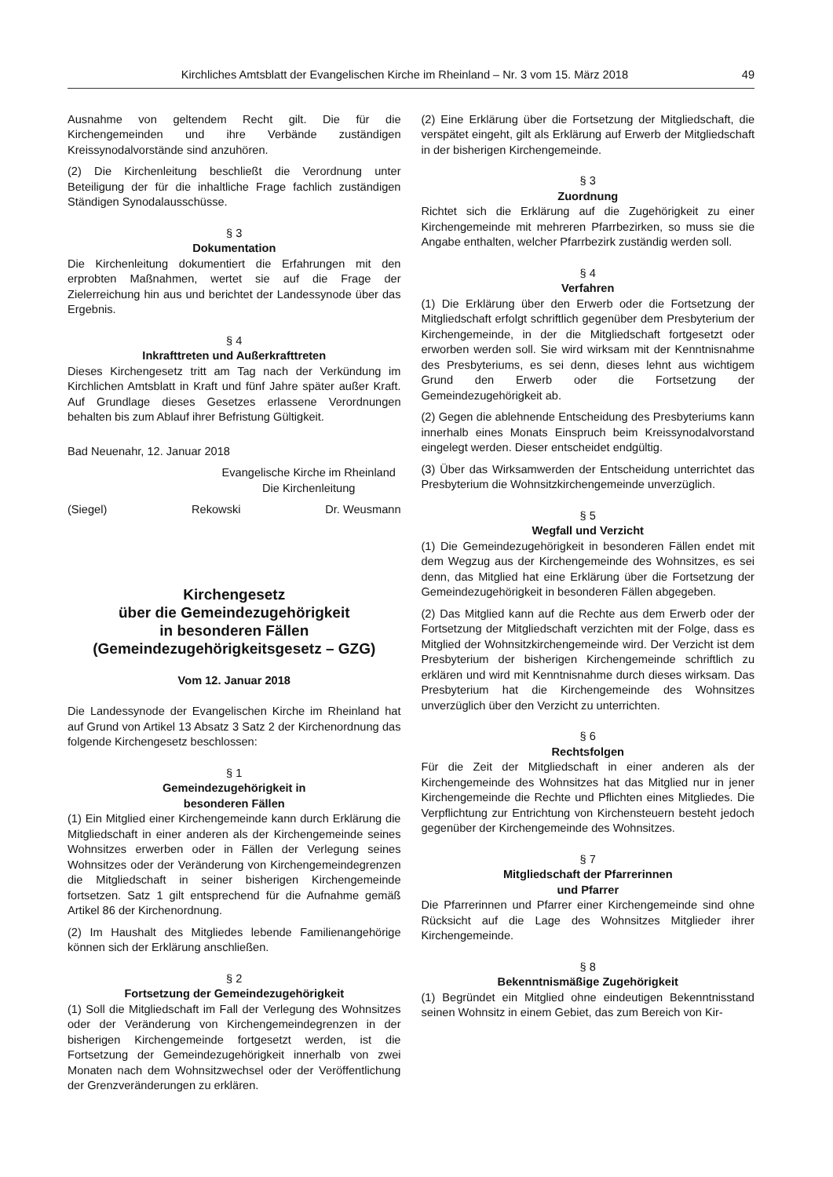Kirchliches Amtsblatt der Evangelischen Kirche im Rheinland – Nr. 3 vom 15. März 2018 49
Ausnahme von geltendem Recht gilt. Die für die Kirchengemeinden und ihre Verbände zuständigen Kreissynodalvorstände sind anzuhören.
(2) Die Kirchenleitung beschließt die Verordnung unter Beteiligung der für die inhaltliche Frage fachlich zuständigen Ständigen Synodalausschüsse.
§ 3
Dokumentation
Die Kirchenleitung dokumentiert die Erfahrungen mit den erprobten Maßnahmen, wertet sie auf die Frage der Zielerreichung hin aus und berichtet der Landessynode über das Ergebnis.
§ 4
Inkrafttreten und Außerkrafttreten
Dieses Kirchengesetz tritt am Tag nach der Verkündung im Kirchlichen Amtsblatt in Kraft und fünf Jahre später außer Kraft. Auf Grundlage dieses Gesetzes erlassene Verordnungen behalten bis zum Ablauf ihrer Befristung Gültigkeit.
Bad Neuenahr, 12. Januar 2018
Evangelische Kirche im Rheinland
Die Kirchenleitung
(Siegel) Rekowski Dr. Weusmann
Kirchengesetz
über die Gemeindezugehörigkeit
in besonderen Fällen
(Gemeindezugehörigkeitsgesetz – GZG)
Vom 12. Januar 2018
Die Landessynode der Evangelischen Kirche im Rheinland hat auf Grund von Artikel 13 Absatz 3 Satz 2 der Kirchenordnung das folgende Kirchengesetz beschlossen:
§ 1
Gemeindezugehörigkeit in
besonderen Fällen
(1) Ein Mitglied einer Kirchengemeinde kann durch Erklärung die Mitgliedschaft in einer anderen als der Kirchengemeinde seines Wohnsitzes erwerben oder in Fällen der Verlegung seines Wohnsitzes oder der Veränderung von Kirchengemeindegrenzen die Mitgliedschaft in seiner bisherigen Kirchengemeinde fortsetzen. Satz 1 gilt entsprechend für die Aufnahme gemäß Artikel 86 der Kirchenordnung.
(2) Im Haushalt des Mitgliedes lebende Familienangehörige können sich der Erklärung anschließen.
§ 2
Fortsetzung der Gemeindezugehörigkeit
(1) Soll die Mitgliedschaft im Fall der Verlegung des Wohnsitzes oder der Veränderung von Kirchengemeindegrenzen in der bisherigen Kirchengemeinde fortgesetzt werden, ist die Fortsetzung der Gemeindezugehörigkeit innerhalb von zwei Monaten nach dem Wohnsitzwechsel oder der Veröffentlichung der Grenzveränderungen zu erklären.
(2) Eine Erklärung über die Fortsetzung der Mitgliedschaft, die verspätet eingeht, gilt als Erklärung auf Erwerb der Mitgliedschaft in der bisherigen Kirchengemeinde.
§ 3
Zuordnung
Richtet sich die Erklärung auf die Zugehörigkeit zu einer Kirchengemeinde mit mehreren Pfarrbezirken, so muss sie die Angabe enthalten, welcher Pfarrbezirk zuständig werden soll.
§ 4
Verfahren
(1) Die Erklärung über den Erwerb oder die Fortsetzung der Mitgliedschaft erfolgt schriftlich gegenüber dem Presbyterium der Kirchengemeinde, in der die Mitgliedschaft fortgesetzt oder erworben werden soll. Sie wird wirksam mit der Kenntnisnahme des Presbyteriums, es sei denn, dieses lehnt aus wichtigem Grund den Erwerb oder die Fortsetzung der Gemeindezugehörigkeit ab.
(2) Gegen die ablehnende Entscheidung des Presbyteriums kann innerhalb eines Monats Einspruch beim Kreissynodalvorstand eingelegt werden. Dieser entscheidet endgültig.
(3) Über das Wirksamwerden der Entscheidung unterrichtet das Presbyterium die Wohnsitzkirchengemeinde unverzüglich.
§ 5
Wegfall und Verzicht
(1) Die Gemeindezugehörigkeit in besonderen Fällen endet mit dem Wegzug aus der Kirchengemeinde des Wohnsitzes, es sei denn, das Mitglied hat eine Erklärung über die Fortsetzung der Gemeindezugehörigkeit in besonderen Fällen abgegeben.
(2) Das Mitglied kann auf die Rechte aus dem Erwerb oder der Fortsetzung der Mitgliedschaft verzichten mit der Folge, dass es Mitglied der Wohnsitzkirchengemeinde wird. Der Verzicht ist dem Presbyterium der bisherigen Kirchengemeinde schriftlich zu erklären und wird mit Kenntnisnahme durch dieses wirksam. Das Presbyterium hat die Kirchengemeinde des Wohnsitzes unverzüglich über den Verzicht zu unterrichten.
§ 6
Rechtsfolgen
Für die Zeit der Mitgliedschaft in einer anderen als der Kirchengemeinde des Wohnsitzes hat das Mitglied nur in jener Kirchengemeinde die Rechte und Pflichten eines Mitgliedes. Die Verpflichtung zur Entrichtung von Kirchensteuern besteht jedoch gegenüber der Kirchengemeinde des Wohnsitzes.
§ 7
Mitgliedschaft der Pfarrerinnen
und Pfarrer
Die Pfarrerinnen und Pfarrer einer Kirchengemeinde sind ohne Rücksicht auf die Lage des Wohnsitzes Mitglieder ihrer Kirchengemeinde.
§ 8
Bekenntnismäßige Zugehörigkeit
(1) Begründet ein Mitglied ohne eindeutigen Bekenntnisstand seinen Wohnsitz in einem Gebiet, das zum Bereich von Kir-